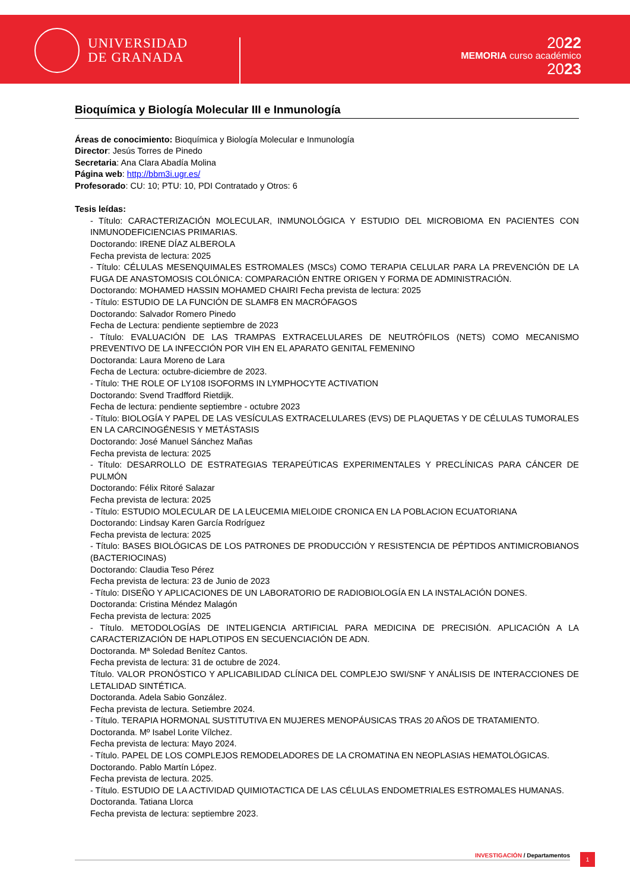UNIVERSIDAD
DE GRANADA
2022
MEMORIA curso académico
2023
Bioquímica y Biología Molecular III e Inmunología
Áreas de conocimiento: Bioquímica y Biología Molecular e Inmunología
Director: Jesús Torres de Pinedo
Secretaria: Ana Clara Abadía Molina
Página web: http://bbm3i.ugr.es/
Profesorado: CU: 10; PTU: 10, PDI Contratado y Otros: 6
Tesis leídas:
- Título: CARACTERIZACIÓN MOLECULAR, INMUNOLÓGICA Y ESTUDIO DEL MICROBIOMA EN PACIENTES CON INMUNODEFICIENCIAS PRIMARIAS.
Doctorando: IRENE DÍAZ ALBEROLA
Fecha prevista de lectura: 2025
- Título: CÉLULAS MESENQUIMALES ESTROMALES (MSCs) COMO TERAPIA CELULAR PARA LA PREVENCIÓN DE LA FUGA DE ANASTOMOSIS COLÓNICA: COMPARACIÓN ENTRE ORIGEN Y FORMA DE ADMINISTRACIÓN.
Doctorando: MOHAMED HASSIN MOHAMED CHAIRI Fecha prevista de lectura: 2025
- Título: ESTUDIO DE LA FUNCIÓN DE SLAMF8 EN MACRÓFAGOS
Doctorando: Salvador Romero Pinedo
Fecha de Lectura: pendiente septiembre de 2023
- Título: EVALUACIÓN DE LAS TRAMPAS EXTRACELULARES DE NEUTRÓFILOS (NETS) COMO MECANISMO PREVENTIVO DE LA INFECCIÓN POR VIH EN EL APARATO GENITAL FEMENINO
Doctoranda: Laura Moreno de Lara
Fecha de Lectura: octubre-diciembre de 2023.
- Título: THE ROLE OF LY108 ISOFORMS IN LYMPHOCYTE ACTIVATION
Doctorando: Svend Tradfford Rietdijk.
Fecha de lectura: pendiente septiembre - octubre 2023
- Título: BIOLOGÍA Y PAPEL DE LAS VESÍCULAS EXTRACELULARES (EVS) DE PLAQUETAS Y DE CÉLULAS TUMORALES EN LA CARCINOGÉNESIS Y METÁSTASIS
Doctorando: José Manuel Sánchez Mañas
Fecha prevista de lectura: 2025
- Título: DESARROLLO DE ESTRATEGIAS TERAPEÚTICAS EXPERIMENTALES Y PRECLÍNICAS PARA CÁNCER DE PULMÓN
Doctorando: Félix Ritoré Salazar
Fecha prevista de lectura: 2025
- Título: ESTUDIO MOLECULAR DE LA LEUCEMIA MIELOIDE CRONICA EN LA POBLACION ECUATORIANA
Doctorando: Lindsay Karen García Rodríguez
Fecha prevista de lectura: 2025
- Título: BASES BIOLÓGICAS DE LOS PATRONES DE PRODUCCIÓN Y RESISTENCIA DE PÉPTIDOS ANTIMICROBIANOS (BACTERIOCINAS)
Doctorando: Claudia Teso Pérez
Fecha prevista de lectura: 23 de Junio de 2023
- Título: DISEÑO Y APLICACIONES DE UN LABORATORIO DE RADIOBIOLOGÍA EN LA INSTALACIÓN DONES.
Doctoranda: Cristina Méndez Malagón
Fecha prevista de lectura: 2025
- Título. METODOLOGÍAS DE INTELIGENCIA ARTIFICIAL PARA MEDICINA DE PRECISIÓN. APLICACIÓN A LA CARACTERIZACIÓN DE HAPLOTIPOS EN SECUENCIACIÓN DE ADN.
Doctoranda. Mª Soledad Benítez Cantos.
Fecha prevista de lectura: 31 de octubre de 2024.
Título. VALOR PRONÓSTICO Y APLICABILIDAD CLÍNICA DEL COMPLEJO SWI/SNF Y ANÁLISIS DE INTERACCIONES DE LETALIDAD SINTÉTICA.
Doctoranda. Adela Sabio González.
Fecha prevista de lectura. Setiembre 2024.
- Título. TERAPIA HORMONAL SUSTITUTIVA EN MUJERES MENOPÁUSICAS TRAS 20 AÑOS DE TRATAMIENTO.
Doctoranda. Mº Isabel Lorite Vílchez.
Fecha prevista de lectura: Mayo 2024.
- Título. PAPEL DE LOS COMPLEJOS REMODELADORES DE LA CROMATINA EN NEOPLASIAS HEMATOLÓGICAS.
Doctorando. Pablo Martín López.
Fecha prevista de lectura. 2025.
- Título. ESTUDIO DE LA ACTIVIDAD QUIMIOTACTICA DE LAS CÉLULAS ENDOMETRIALES ESTROMALES HUMANAS.
Doctoranda. Tatiana Llorca
Fecha prevista de lectura: septiembre 2023.
INVESTIGACIÓN / Departamentos 1